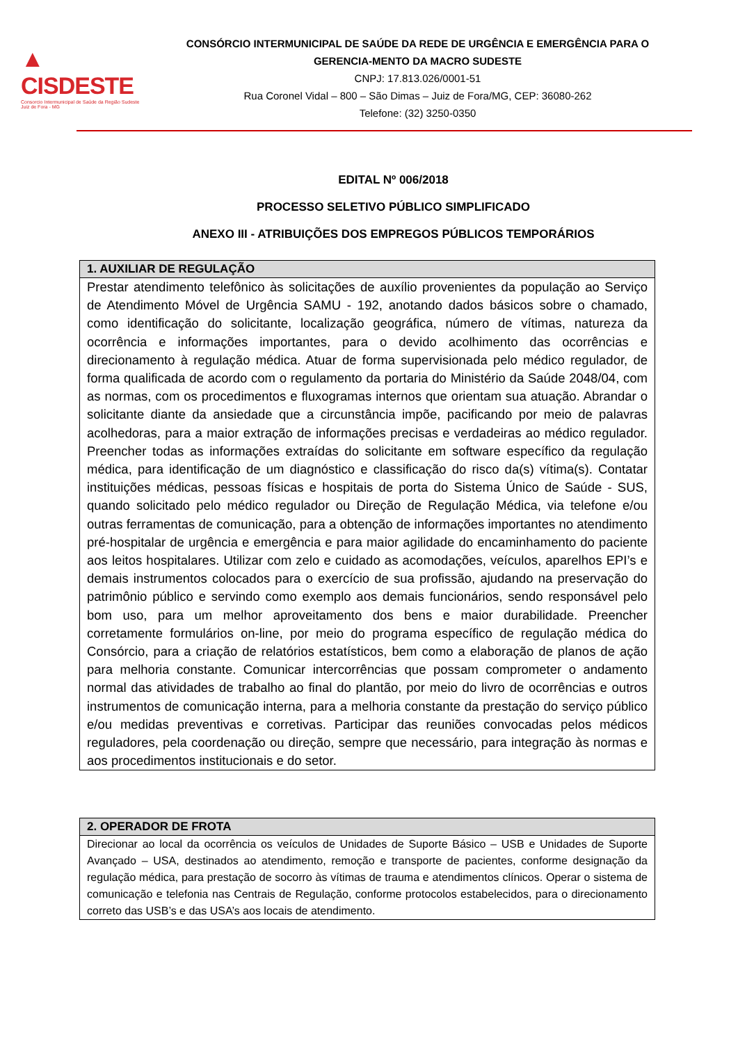▲ CISDESTE
Consorcio Intermunicipal de Saúde da Região Sudeste
Juiz de Fora - MG
CONSÓRCIO INTERMUNICIPAL DE SAÚDE DA REDE DE URGÊNCIA E EMERGÊNCIA PARA O GERENCIA-MENTO DA MACRO SUDESTE
CNPJ: 17.813.026/0001-51
Rua Coronel Vidal – 800 – São Dimas – Juiz de Fora/MG, CEP: 36080-262
Telefone: (32) 3250-0350
EDITAL Nº 006/2018
PROCESSO SELETIVO PÚBLICO SIMPLIFICADO
ANEXO III - ATRIBUIÇÕES DOS EMPREGOS PÚBLICOS TEMPORÁRIOS
| 1. AUXILIAR DE REGULAÇÃO |
| --- |
| Prestar atendimento telefônico às solicitações de auxílio provenientes da população ao Serviço de Atendimento Móvel de Urgência SAMU - 192, anotando dados básicos sobre o chamado, como identificação do solicitante, localização geográfica, número de vítimas, natureza da ocorrência e informações importantes, para o devido acolhimento das ocorrências e direcionamento à regulação médica. Atuar de forma supervisionada pelo médico regulador, de forma qualificada de acordo com o regulamento da portaria do Ministério da Saúde 2048/04, com as normas, com os procedimentos e fluxogramas internos que orientam sua atuação. Abrandar o solicitante diante da ansiedade que a circunstância impõe, pacificando por meio de palavras acolhedoras, para a maior extração de informações precisas e verdadeiras ao médico regulador. Preencher todas as informações extraídas do solicitante em software específico da regulação médica, para identificação de um diagnóstico e classificação do risco da(s) vítima(s). Contatar instituições médicas, pessoas físicas e hospitais de porta do Sistema Único de Saúde - SUS, quando solicitado pelo médico regulador ou Direção de Regulação Médica, via telefone e/ou outras ferramentas de comunicação, para a obtenção de informações importantes no atendimento pré-hospitalar de urgência e emergência e para maior agilidade do encaminhamento do paciente aos leitos hospitalares. Utilizar com zelo e cuidado as acomodações, veículos, aparelhos EPI’s e demais instrumentos colocados para o exercício de sua profissão, ajudando na preservação do patrimônio público e servindo como exemplo aos demais funcionários, sendo responsável pelo bom uso, para um melhor aproveitamento dos bens e maior durabilidade. Preencher corretamente formulários on-line, por meio do programa específico de regulação médica do Consórcio, para a criação de relatórios estatísticos, bem como a elaboração de planos de ação para melhoria constante. Comunicar intercorrências que possam comprometer o andamento normal das atividades de trabalho ao final do plantão, por meio do livro de ocorrências e outros instrumentos de comunicação interna, para a melhoria constante da prestação do serviço público e/ou medidas preventivas e corretivas. Participar das reuniões convocadas pelos médicos reguladores, pela coordenação ou direção, sempre que necessário, para integração às normas e aos procedimentos institucionais e do setor. |
| 2. OPERADOR DE FROTA |
| --- |
| Direcionar ao local da ocorrência os veículos de Unidades de Suporte Básico – USB e Unidades de Suporte Avançado – USA, destinados ao atendimento, remoção e transporte de pacientes, conforme designação da regulação médica, para prestação de socorro às vítimas de trauma e atendimentos clínicos. Operar o sistema de comunicação e telefonia nas Centrais de Regulação, conforme protocolos estabelecidos, para o direcionamento correto das USB’s e das USA’s aos locais de atendimento. |